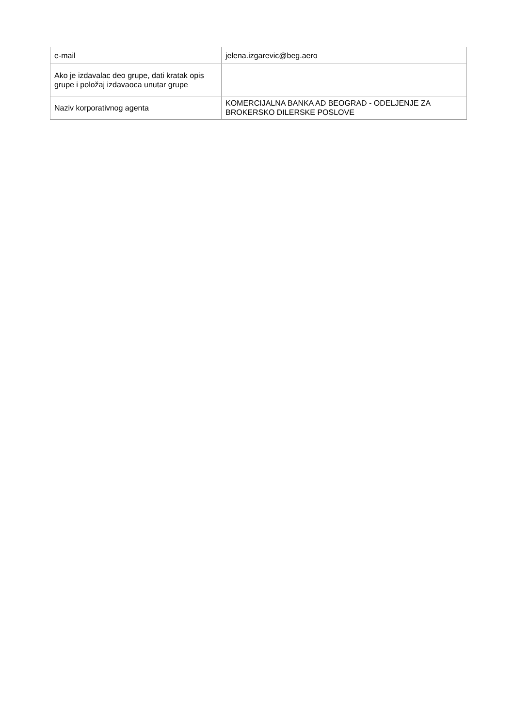| e-mail | jelena.izgarevic@beg.aero |
| Ako je izdavalac deo grupe, dati kratak opis grupe i položaj izdavaoca unutar grupe | |
| Naziv korporativnog agenta | KOMERCIJALNA BANKA AD BEOGRAD - ODELJENJE ZA BROKERSKO DILERSKE POSLOVE |